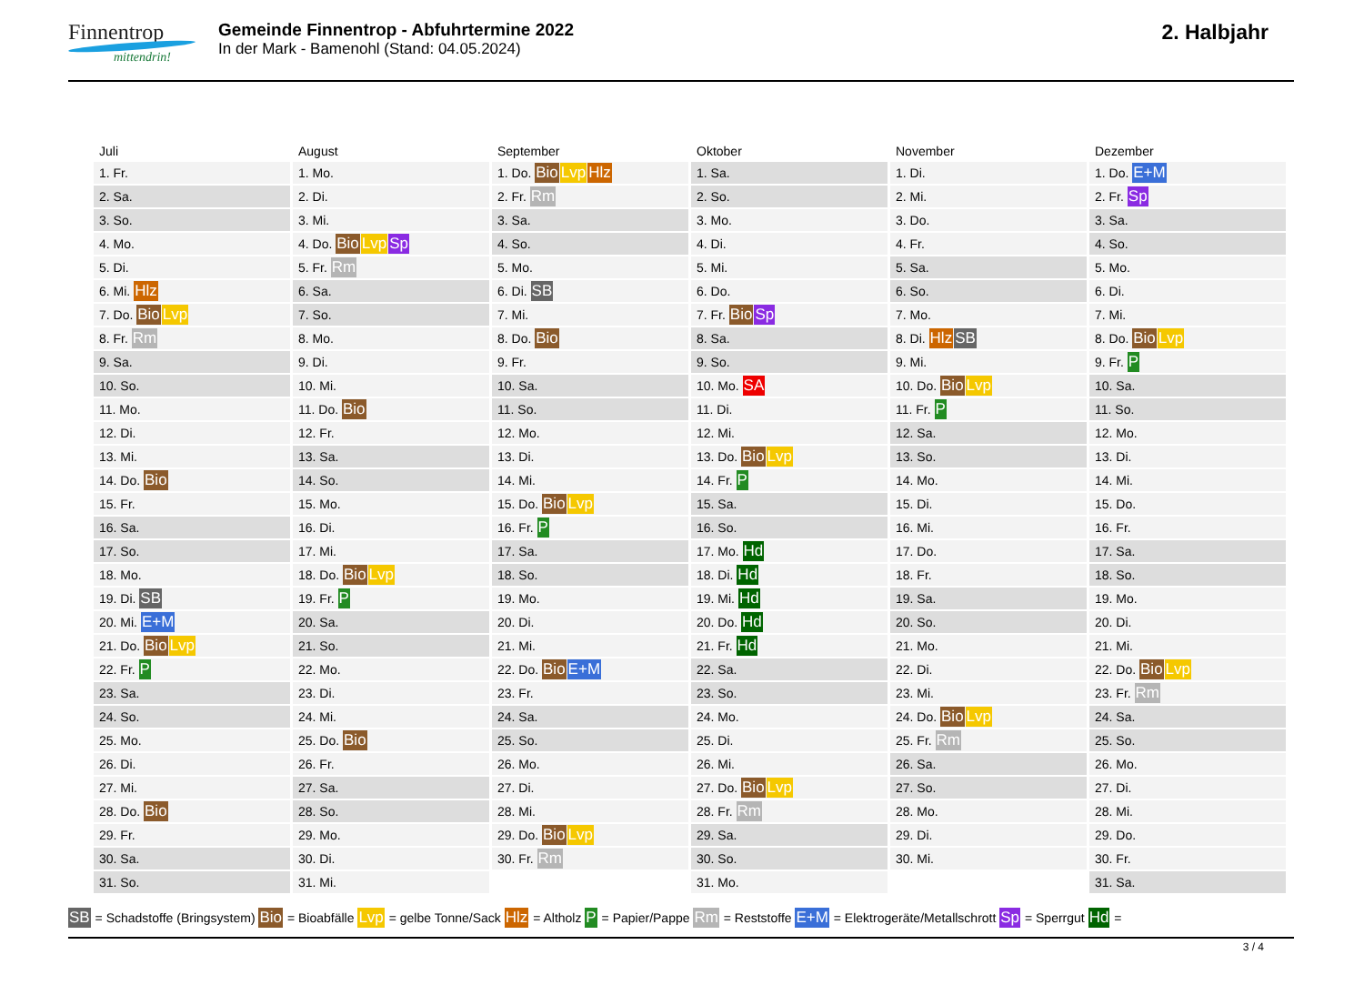Finnentrop
mittendrin!
Gemeinde Finnentrop - Abfuhrtermine 2022
In der Mark - Bamenohl (Stand: 04.05.2024)
2. Halbjahr
| Juli | August | September | Oktober | November | Dezember |
| --- | --- | --- | --- | --- | --- |
| 1. Fr. | 1. Mo. | 1. Do. Bio Lvp Hlz | 1. Sa. | 1. Di. | 1. Do. E+M |
| 2. Sa. | 2. Di. | 2. Fr. Rm | 2. So. | 2. Mi. | 2. Fr. Sp |
| 3. So. | 3. Mi. | 3. Sa. | 3. Mo. | 3. Do. | 3. Sa. |
| 4. Mo. | 4. Do. Bio Lvp Sp | 4. So. | 4. Di. | 4. Fr. | 4. So. |
| 5. Di. | 5. Fr. Rm | 5. Mo. | 5. Mi. | 5. Sa. | 5. Mo. |
| 6. Mi. Hlz | 6. Sa. | 6. Di. SB | 6. Do. | 6. So. | 6. Di. |
| 7. Do. Bio Lvp | 7. So. | 7. Mi. | 7. Fr. Bio Sp | 7. Mo. | 7. Mi. |
| 8. Fr. Rm | 8. Mo. | 8. Do. Bio | 8. Sa. | 8. Di. Hlz SB | 8. Do. Bio Lvp |
| 9. Sa. | 9. Di. | 9. Fr. | 9. So. | 9. Mi. | 9. Fr. P |
| 10. So. | 10. Mi. | 10. Sa. | 10. Mo. SA | 10. Do. Bio Lvp | 10. Sa. |
| 11. Mo. | 11. Do. Bio | 11. So. | 11. Di. | 11. Fr. P | 11. So. |
| 12. Di. | 12. Fr. | 12. Mo. | 12. Mi. | 12. Sa. | 12. Mo. |
| 13. Mi. | 13. Sa. | 13. Di. | 13. Do. Bio Lvp | 13. So. | 13. Di. |
| 14. Do. Bio | 14. So. | 14. Mi. | 14. Fr. P | 14. Mo. | 14. Mi. |
| 15. Fr. | 15. Mo. | 15. Do. Bio Lvp | 15. Sa. | 15. Di. | 15. Do. |
| 16. Sa. | 16. Di. | 16. Fr. P | 16. So. | 16. Mi. | 16. Fr. |
| 17. So. | 17. Mi. | 17. Sa. | 17. Mo. Hd | 17. Do. | 17. Sa. |
| 18. Mo. | 18. Do. Bio Lvp | 18. So. | 18. Di. Hd | 18. Fr. | 18. So. |
| 19. Di. SB | 19. Fr. P | 19. Mo. | 19. Mi. Hd | 19. Sa. | 19. Mo. |
| 20. Mi. E+M | 20. Sa. | 20. Di. | 20. Do. Hd | 20. So. | 20. Di. |
| 21. Do. Bio Lvp | 21. So. | 21. Mi. | 21. Fr. Hd | 21. Mo. | 21. Mi. |
| 22. Fr. P | 22. Mo. | 22. Do. Bio E+M | 22. Sa. | 22. Di. | 22. Do. Bio Lvp |
| 23. Sa. | 23. Di. | 23. Fr. | 23. So. | 23. Mi. | 23. Fr. Rm |
| 24. So. | 24. Mi. | 24. Sa. | 24. Mo. | 24. Do. Bio Lvp | 24. Sa. |
| 25. Mo. | 25. Do. Bio | 25. So. | 25. Di. | 25. Fr. Rm | 25. So. |
| 26. Di. | 26. Fr. | 26. Mo. | 26. Mi. | 26. Sa. | 26. Mo. |
| 27. Mi. | 27. Sa. | 27. Di. | 27. Do. Bio Lvp | 27. So. | 27. Di. |
| 28. Do. Bio | 28. So. | 28. Mi. | 28. Fr. Rm | 28. Mo. | 28. Mi. |
| 29. Fr. | 29. Mo. | 29. Do. Bio Lvp | 29. Sa. | 29. Di. | 29. Do. |
| 30. Sa. | 30. Di. | 30. Fr. Rm | 30. So. | 30. Mi. | 30. Fr. |
| 31. So. | 31. Mi. | | 31. Mo. | | 31. Sa. |
SB = Schadstoffe (Bringsystem) Bio = Bioabfälle Lvp = gelbe Tonne/Sack Hlz = Altholz P = Papier/Pappe Rm = Reststoffe E+M = Elektrogeräte/Metallschrott Sp = Sperrgut Hd =
3 / 4